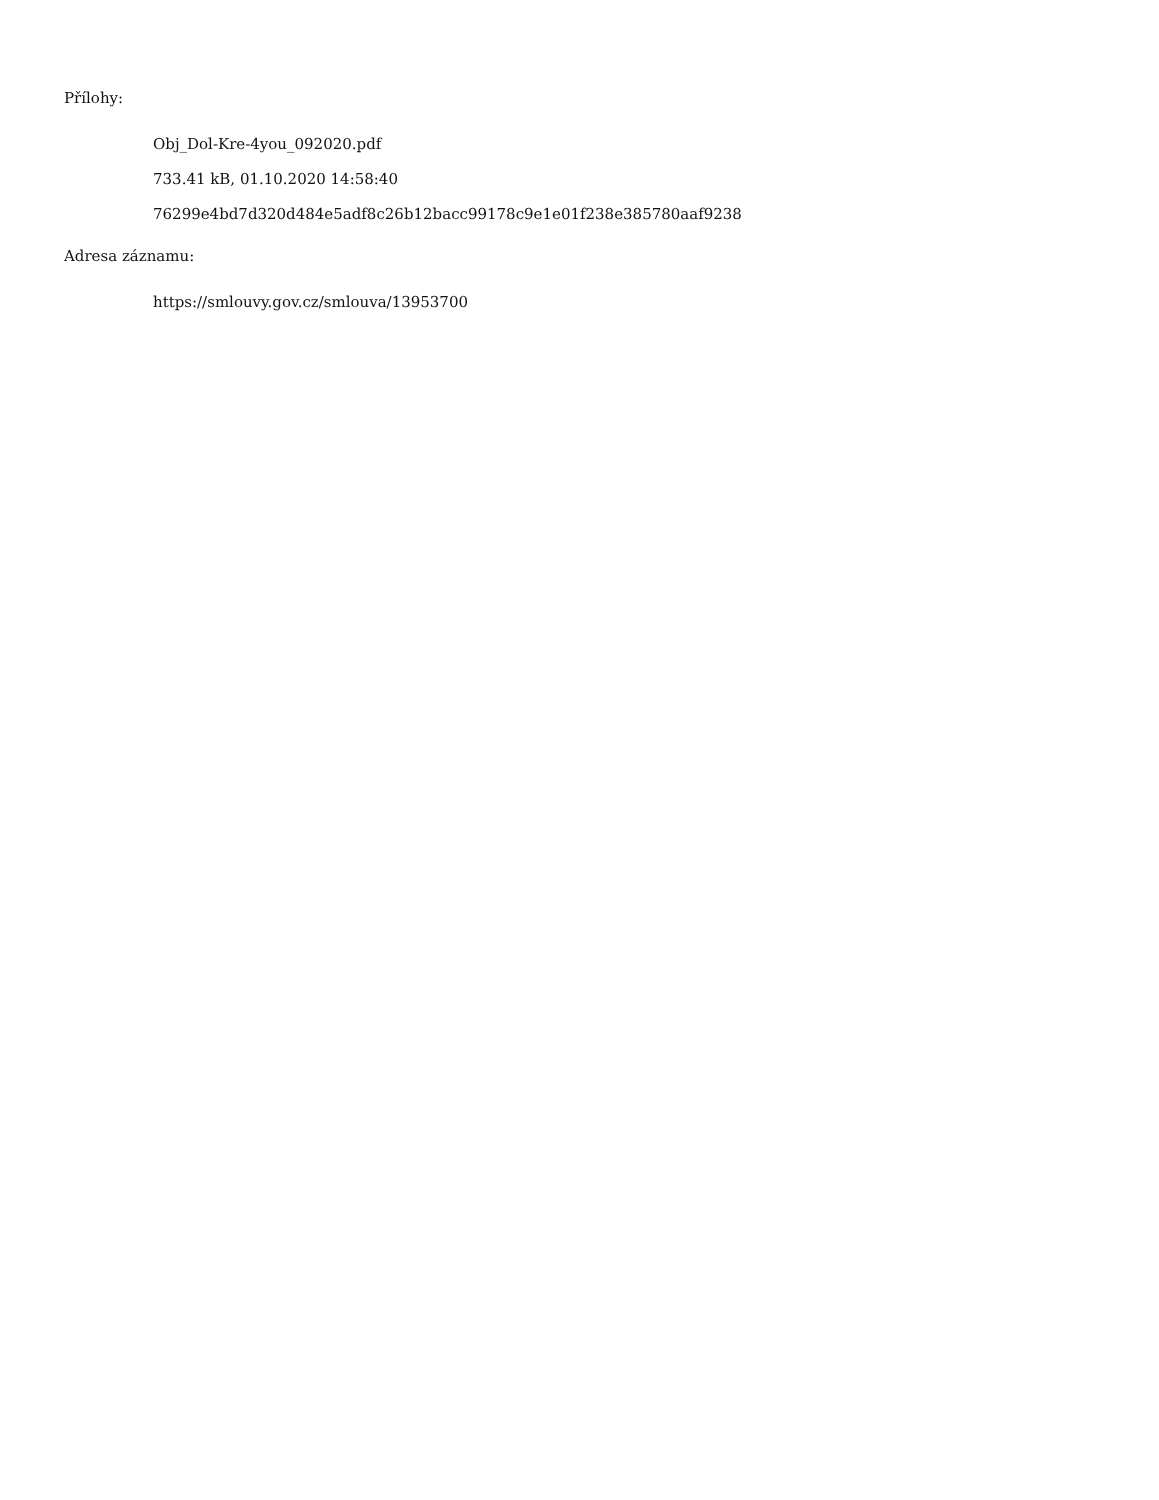Přílohy:
Obj_Dol-Kre-4you_092020.pdf
733.41 kB, 01.10.2020 14:58:40
76299e4bd7d320d484e5adf8c26b12bacc99178c9e1e01f238e385780aaf9238
Adresa záznamu:
https://smlouvy.gov.cz/smlouva/13953700